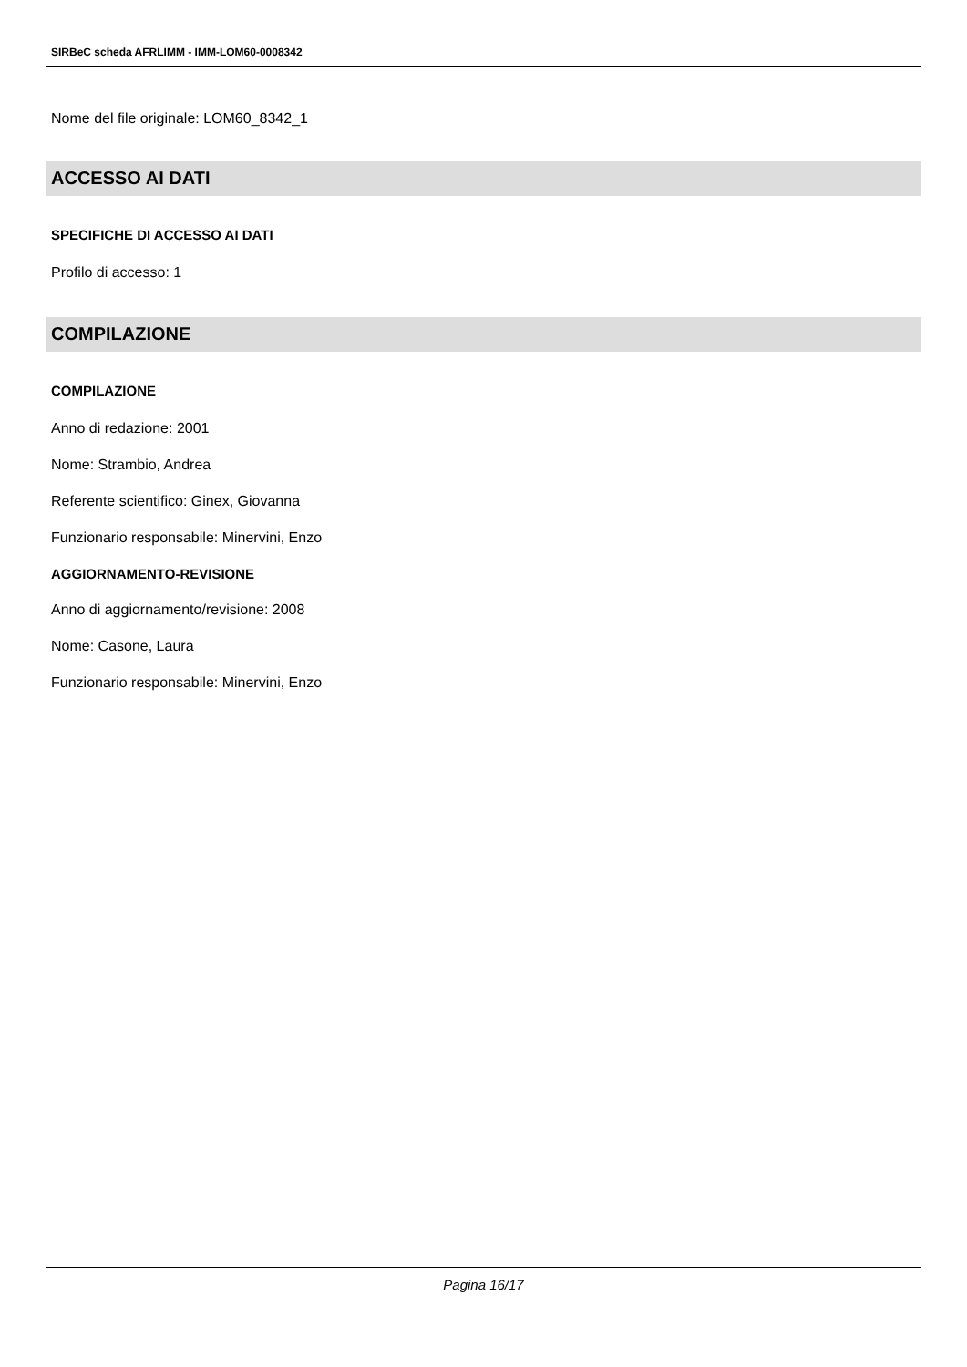SIRBeC scheda AFRLIMM - IMM-LOM60-0008342
Nome del file originale: LOM60_8342_1
ACCESSO AI DATI
SPECIFICHE DI ACCESSO AI DATI
Profilo di accesso: 1
COMPILAZIONE
COMPILAZIONE
Anno di redazione: 2001
Nome: Strambio, Andrea
Referente scientifico: Ginex, Giovanna
Funzionario responsabile: Minervini, Enzo
AGGIORNAMENTO-REVISIONE
Anno di aggiornamento/revisione: 2008
Nome: Casone, Laura
Funzionario responsabile: Minervini, Enzo
Pagina 16/17